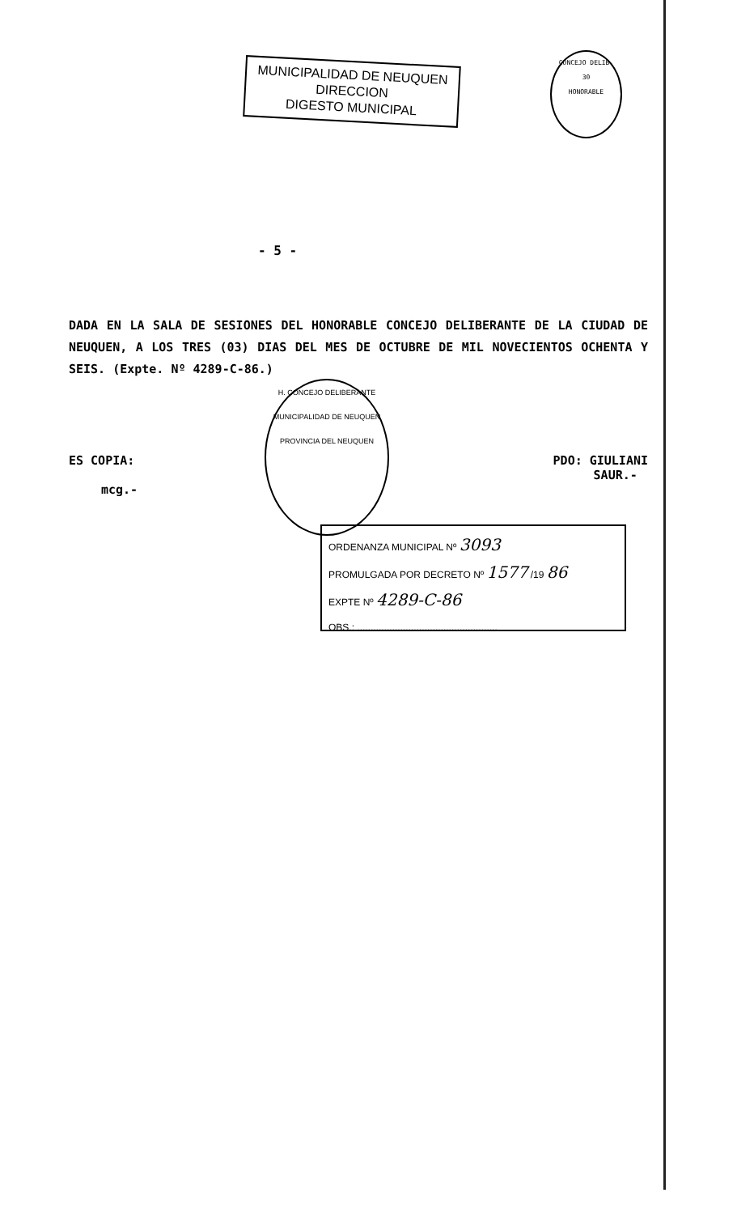MUNICIPALIDAD DE NEUQUEN
DIRECCION
DIGESTO MUNICIPAL
CONCEJO DELIB.
30
HONORABLE
H. CONCEJO DELIBERANTE
MUNICIPALIDAD DE NEUQUEN
PROVINCIA DEL NEUQUEN
- 5 -
DADA EN LA SALA DE SESIONES DEL HONORABLE CONCEJO DELIBERANTE DE LA CIUDAD DE NEUQUEN, A LOS TRES (03) DIAS DEL MES DE OCTUBRE DE MIL NOVECIENTOS OCHENTA Y SEIS. (Expte. Nº 4289-C-86.)
ES COPIA:
mcg.-
PDO: GIULIANI
SAUR.-
ORDENANZA MUNICIPAL Nº 3093
PROMULGADA POR DECRETO Nº 1577 /19 86
EXPTE Nº 4289-C-86
OBS.: ....................................................